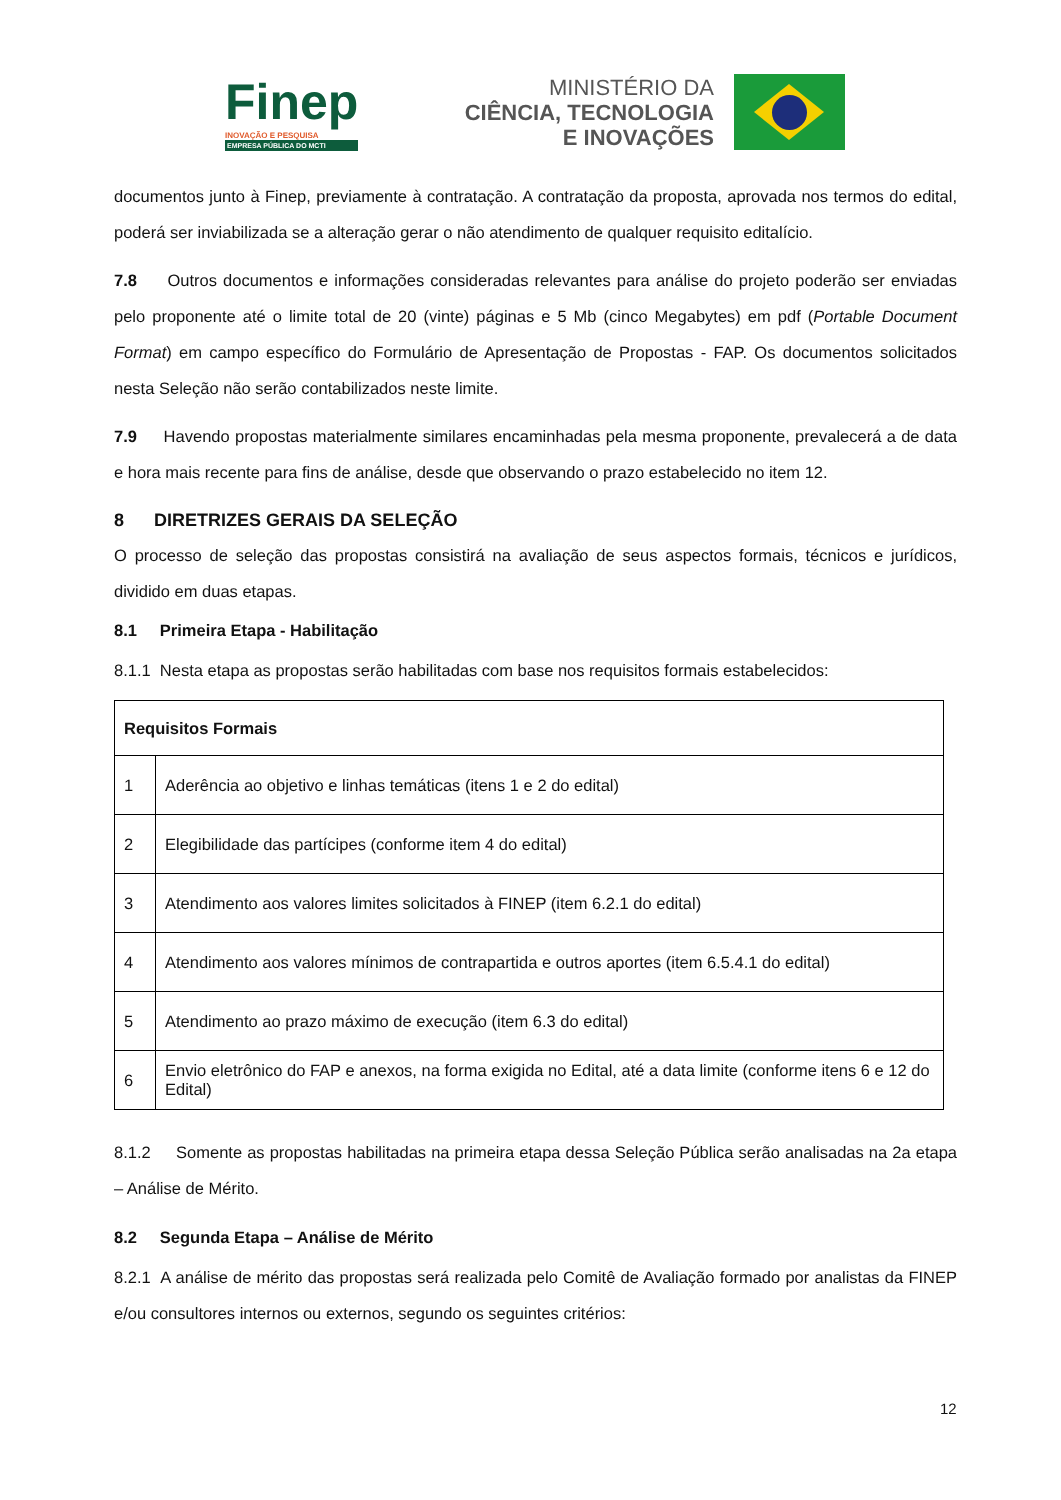Finep
INOVAÇÃO E PESQUISA
EMPRESA PÚBLICA DO MCTI
MINISTÉRIO DA
CIÊNCIA, TECNOLOGIA
E INOVAÇÕES
documentos junto à Finep, previamente à contratação. A contratação da proposta, aprovada nos termos do edital, poderá ser inviabilizada se a alteração gerar o não atendimento de qualquer requisito editalício.
7.8 Outros documentos e informações consideradas relevantes para análise do projeto poderão ser enviadas pelo proponente até o limite total de 20 (vinte) páginas e 5 Mb (cinco Megabytes) em pdf (Portable Document Format) em campo específico do Formulário de Apresentação de Propostas - FAP. Os documentos solicitados nesta Seleção não serão contabilizados neste limite.
7.9 Havendo propostas materialmente similares encaminhadas pela mesma proponente, prevalecerá a de data e hora mais recente para fins de análise, desde que observando o prazo estabelecido no item 12.
8 DIRETRIZES GERAIS DA SELEÇÃO
O processo de seleção das propostas consistirá na avaliação de seus aspectos formais, técnicos e jurídicos, dividido em duas etapas.
8.1 Primeira Etapa - Habilitação
8.1.1 Nesta etapa as propostas serão habilitadas com base nos requisitos formais estabelecidos:
| Requisitos Formais | |
| --- | --- |
| 1 | Aderência ao objetivo e linhas temáticas (itens 1 e 2 do edital) |
| 2 | Elegibilidade das partícipes (conforme item 4 do edital) |
| 3 | Atendimento aos valores limites solicitados à FINEP (item 6.2.1 do edital) |
| 4 | Atendimento aos valores mínimos de contrapartida e outros aportes (item 6.5.4.1 do edital) |
| 5 | Atendimento ao prazo máximo de execução (item 6.3 do edital) |
| 6 | Envio eletrônico do FAP e anexos, na forma exigida no Edital, até a data limite (conforme itens 6 e 12 do Edital) |
8.1.2 Somente as propostas habilitadas na primeira etapa dessa Seleção Pública serão analisadas na 2a etapa – Análise de Mérito.
8.2 Segunda Etapa – Análise de Mérito
8.2.1 A análise de mérito das propostas será realizada pelo Comitê de Avaliação formado por analistas da FINEP e/ou consultores internos ou externos, segundo os seguintes critérios:
12